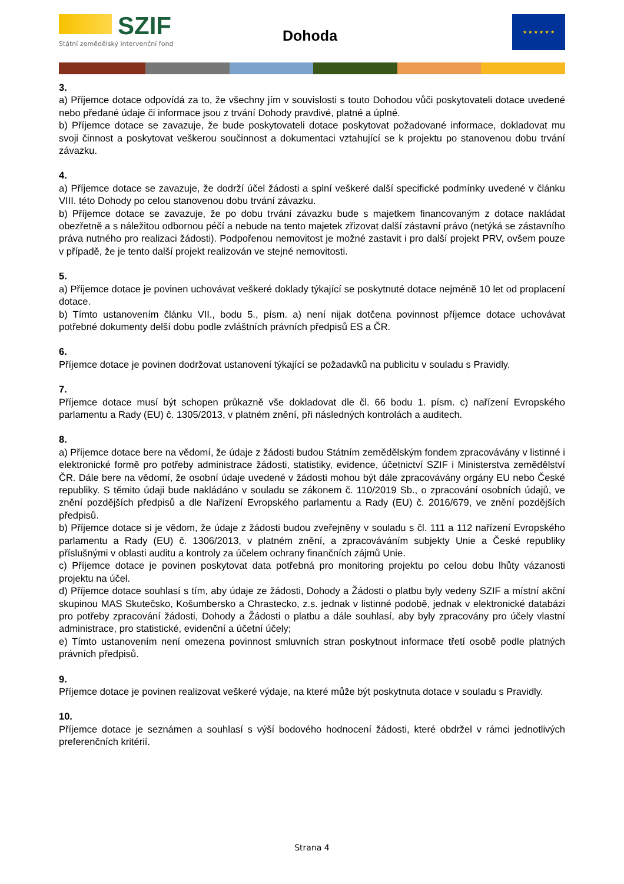SZIF
Státní zemědělský intervenční fond
Dohoda
★ ★ ★ ★ ★ ★
3.
a) Příjemce dotace odpovídá za to, že všechny jím v souvislosti s touto Dohodou vůči poskytovateli dotace uvedené nebo předané údaje či informace jsou z trvání Dohody pravdivé, platné a úplné.
b) Příjemce dotace se zavazuje, že bude poskytovateli dotace poskytovat požadované informace, dokladovat mu svoji činnost a poskytovat veškerou součinnost a dokumentaci vztahující se k projektu po stanovenou dobu trvání závazku.
4.
a) Příjemce dotace se zavazuje, že dodrží účel žádosti a splní veškeré další specifické podmínky uvedené v článku VIII. této Dohody po celou stanovenou dobu trvání závazku.
b) Příjemce dotace se zavazuje, že po dobu trvání závazku bude s majetkem financovaným z dotace nakládat obezřetně a s náležitou odbornou péčí a nebude na tento majetek zřizovat další zástavní právo (netýká se zástavního práva nutného pro realizaci žádosti). Podpořenou nemovitost je možné zastavit i pro další projekt PRV, ovšem pouze v případě, že je tento další projekt realizován ve stejné nemovitosti.
5.
a) Příjemce dotace je povinen uchovávat veškeré doklady týkající se poskytnuté dotace nejméně 10 let od proplacení dotace.
b) Tímto ustanovením článku VII., bodu 5., písm. a) není nijak dotčena povinnost příjemce dotace uchovávat potřebné dokumenty delší dobu podle zvláštních právních předpisů ES a ČR.
6.
Příjemce dotace je povinen dodržovat ustanovení týkající se požadavků na publicitu v souladu s Pravidly.
7.
Příjemce dotace musí být schopen průkazně vše dokladovat dle čl. 66 bodu 1. písm. c) nařízení Evropského parlamentu a Rady (EU) č. 1305/2013, v platném znění, při následných kontrolách a auditech.
8.
a) Příjemce dotace bere na vědomí, že údaje z žádosti budou Státním zemědělským fondem zpracovávány v listinné i elektronické formě pro potřeby administrace žádosti, statistiky, evidence, účetnictví SZIF i Ministerstva zemědělství ČR. Dále bere na vědomí, že osobní údaje uvedené v žádosti mohou být dále zpracovávány orgány EU nebo České republiky. S těmito údaji bude nakládáno v souladu se zákonem č. 110/2019 Sb., o zpracování osobních údajů, ve znění pozdějších předpisů a dle Nařízení Evropského parlamentu a Rady (EU) č. 2016/679, ve znění pozdějších předpisů.
b) Příjemce dotace si je vědom, že údaje z žádosti budou zveřejněny v souladu s čl. 111 a 112 nařízení Evropského parlamentu a Rady (EU) č. 1306/2013, v platném znění, a zpracováváním subjekty Unie a České republiky příslušnými v oblasti auditu a kontroly za účelem ochrany finančních zájmů Unie.
c) Příjemce dotace je povinen poskytovat data potřebná pro monitoring projektu po celou dobu lhůty vázanosti projektu na účel.
d) Příjemce dotace souhlasí s tím, aby údaje ze žádosti, Dohody a Žádosti o platbu byly vedeny SZIF a místní akční skupinou MAS Skutečsko, Košumbersko a Chrastecko, z.s. jednak v listinné podobě, jednak v elektronické databázi pro potřeby zpracování žádosti, Dohody a Žádosti o platbu a dále souhlasí, aby byly zpracovány pro účely vlastní administrace, pro statistické, evidenční a účetní účely;
e) Tímto ustanovením není omezena povinnost smluvních stran poskytnout informace třetí osobě podle platných právních předpisů.
9.
Příjemce dotace je povinen realizovat veškeré výdaje, na které může být poskytnuta dotace v souladu s Pravidly.
10.
Příjemce dotace je seznámen a souhlasí s výší bodového hodnocení žádosti, které obdržel v rámci jednotlivých preferenčních kritérií.
Strana 4